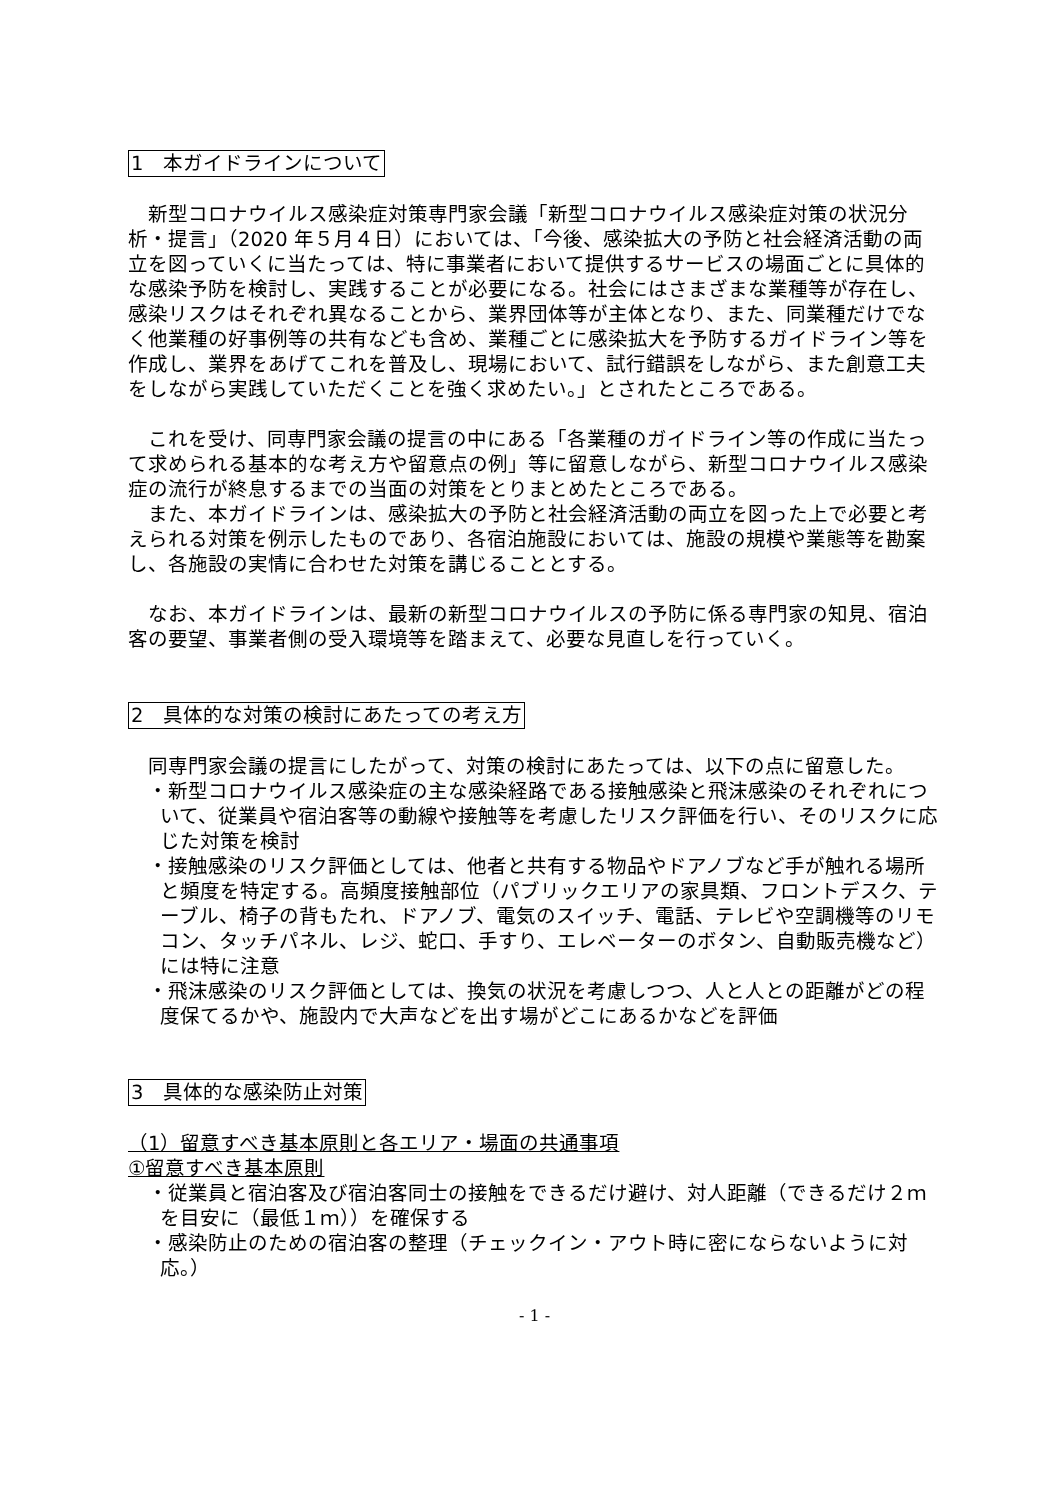1　本ガイドラインについて
　新型コロナウイルス感染症対策専門家会議「新型コロナウイルス感染症対策の状況分析・提言」（2020 年５月４日）においては、「今後、感染拡大の予防と社会経済活動の両立を図っていくに当たっては、特に事業者において提供するサービスの場面ごとに具体的な感染予防を検討し、実践することが必要になる。社会にはさまざまな業種等が存在し、感染リスクはそれぞれ異なることから、業界団体等が主体となり、また、同業種だけでなく他業種の好事例等の共有なども含め、業種ごとに感染拡大を予防するガイドライン等を作成し、業界をあげてこれを普及し、現場において、試行錯誤をしながら、また創意工夫をしながら実践していただくことを強く求めたい。」とされたところである。
　これを受け、同専門家会議の提言の中にある「各業種のガイドライン等の作成に当たって求められる基本的な考え方や留意点の例」等に留意しながら、新型コロナウイルス感染症の流行が終息するまでの当面の対策をとりまとめたところである。
　また、本ガイドラインは、感染拡大の予防と社会経済活動の両立を図った上で必要と考えられる対策を例示したものであり、各宿泊施設においては、施設の規模や業態等を勘案し、各施設の実情に合わせた対策を講じることとする。
　なお、本ガイドラインは、最新の新型コロナウイルスの予防に係る専門家の知見、宿泊客の要望、事業者側の受入環境等を踏まえて、必要な見直しを行っていく。
2　具体的な対策の検討にあたっての考え方
　同専門家会議の提言にしたがって、対策の検討にあたっては、以下の点に留意した。
・新型コロナウイルス感染症の主な感染経路である接触感染と飛沫感染のそれぞれについて、従業員や宿泊客等の動線や接触等を考慮したリスク評価を行い、そのリスクに応じた対策を検討
・接触感染のリスク評価としては、他者と共有する物品やドアノブなど手が触れる場所と頻度を特定する。高頻度接触部位（パブリックエリアの家具類、フロントデスク、テーブル、椅子の背もたれ、ドアノブ、電気のスイッチ、電話、テレビや空調機等のリモコン、タッチパネル、レジ、蛇口、手すり、エレベーターのボタン、自動販売機など）には特に注意
・飛沫感染のリスク評価としては、換気の状況を考慮しつつ、人と人との距離がどの程度保てるかや、施設内で大声などを出す場がどこにあるかなどを評価
3　具体的な感染防止対策
（1）留意すべき基本原則と各エリア・場面の共通事項
①留意すべき基本原則
・従業員と宿泊客及び宿泊客同士の接触をできるだけ避け、対人距離（できるだけ２ｍを目安に（最低１ｍ））を確保する
・感染防止のための宿泊客の整理（チェックイン・アウト時に密にならないように対応。）
- 1 -